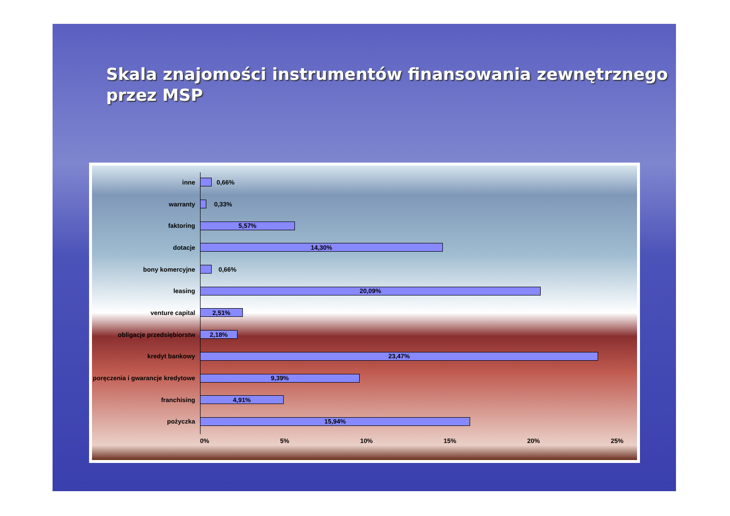Skala znajomości instrumentów finansowania zewnętrznego przez MSP
inne 0,66%
warranty 0,33%
faktoring
5,57%
dotacje
14,30%
bony komercyjne 0,66%
leasing
20,09%
venture capital
2,51%
obligacje przedsiębiorstw
2,18%
kredyt bankowy
23,47%
poręczenia i gwarancje kredytowe
9,39%
franchising
4,91%
pożyczka
15,94%
0% 5% 10% 15% 20% 25%